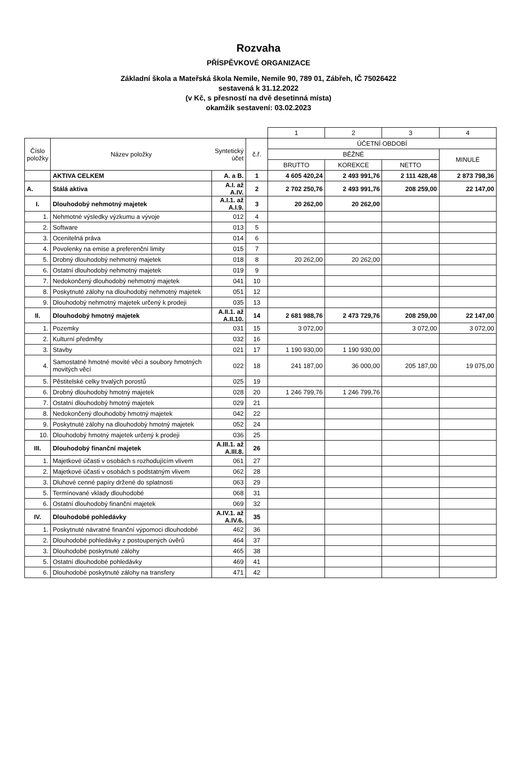Rozvaha
PŘÍSPĚVKOVÉ ORGANIZACE
Základní škola a Mateřská škola Nemile, Nemile 90, 789 01, Zábřeh, IČ 75026422
sestavená k 31.12.2022
(v Kč, s přesností na dvě desetinná místa)
okamžik sestavení: 03.02.2023
| | | | | 1 | 2 | 3 | 4 |
| --- | --- | --- | --- | --- | --- | --- | --- |
| Číslo položky | Název položky | Syntetický účet | č.ř. | ÚČETNÍ OBDOBÍ | | | |
| | | | | BĚŽNÉ | | | MINULÉ |
| | | | | BRUTTO | KOREKCE | NETTO | |
| | AKTIVA CELKEM | A. a B. | 1 | 4 605 420,24 | 2 493 991,76 | 2 111 428,48 | 2 873 798,36 |
| A. | Stálá aktiva | A.I. až A.IV. | 2 | 2 702 250,76 | 2 493 991,76 | 208 259,00 | 22 147,00 |
| I. | Dlouhodobý nehmotný majetek | A.I.1. až A.I.9. | 3 | 20 262,00 | 20 262,00 | | |
| 1. | Nehmotné výsledky výzkumu a vývoje | 012 | 4 | | | | |
| 2. | Software | 013 | 5 | | | | |
| 3. | Ocenitelná práva | 014 | 6 | | | | |
| 4. | Povolenky na emise a preferenční limity | 015 | 7 | | | | |
| 5. | Drobný dlouhodobý nehmotný majetek | 018 | 8 | 20 262,00 | 20 262,00 | | |
| 6. | Ostatní dlouhodobý nehmotný majetek | 019 | 9 | | | | |
| 7. | Nedokončený dlouhodobý nehmotný majetek | 041 | 10 | | | | |
| 8. | Poskytnuté zálohy na dlouhodobý nehmotný majetek | 051 | 12 | | | | |
| 9. | Dlouhodobý nehmotný majetek určený k prodeji | 035 | 13 | | | | |
| II. | Dlouhodobý hmotný majetek | A.II.1. až A.II.10. | 14 | 2 681 988,76 | 2 473 729,76 | 208 259,00 | 22 147,00 |
| 1. | Pozemky | 031 | 15 | 3 072,00 | | 3 072,00 | 3 072,00 |
| 2. | Kulturní předměty | 032 | 16 | | | | |
| 3. | Stavby | 021 | 17 | 1 190 930,00 | 1 190 930,00 | | |
| 4. | Samostatné hmotné movité věci a soubory hmotných movitých věcí | 022 | 18 | 241 187,00 | 36 000,00 | 205 187,00 | 19 075,00 |
| 5. | Pěstitelské celky trvalých porostů | 025 | 19 | | | | |
| 6. | Drobný dlouhodobý hmotný majetek | 028 | 20 | 1 246 799,76 | 1 246 799,76 | | |
| 7. | Ostatní dlouhodobý hmotný majetek | 029 | 21 | | | | |
| 8. | Nedokončený dlouhodobý hmotný majetek | 042 | 22 | | | | |
| 9. | Poskytnuté zálohy na dlouhodobý hmotný majetek | 052 | 24 | | | | |
| 10. | Dlouhodobý hmotný majetek určený k prodeji | 036 | 25 | | | | |
| III. | Dlouhodobý finanční majetek | A.III.1. až A.III.8. | 26 | | | | |
| 1. | Majetkové účasti v osobách s rozhodujícím vlivem | 061 | 27 | | | | |
| 2. | Majetkové účasti v osobách s podstatným vlivem | 062 | 28 | | | | |
| 3. | Dluhové cenné papíry držené do splatnosti | 063 | 29 | | | | |
| 5. | Termínované vklady dlouhodobé | 068 | 31 | | | | |
| 6. | Ostatní dlouhodobý finanční majetek | 069 | 32 | | | | |
| IV. | Dlouhodobé pohledávky | A.IV.1. až A.IV.6. | 35 | | | | |
| 1. | Poskytnuté návratné finanční výpomoci dlouhodobé | 462 | 36 | | | | |
| 2. | Dlouhodobé pohledávky z postoupených úvěrů | 464 | 37 | | | | |
| 3. | Dlouhodobé poskytnuté zálohy | 465 | 38 | | | | |
| 5. | Ostatní dlouhodobé pohledávky | 469 | 41 | | | | |
| 6. | Dlouhodobé poskytnuté zálohy na transfery | 471 | 42 | | | | |